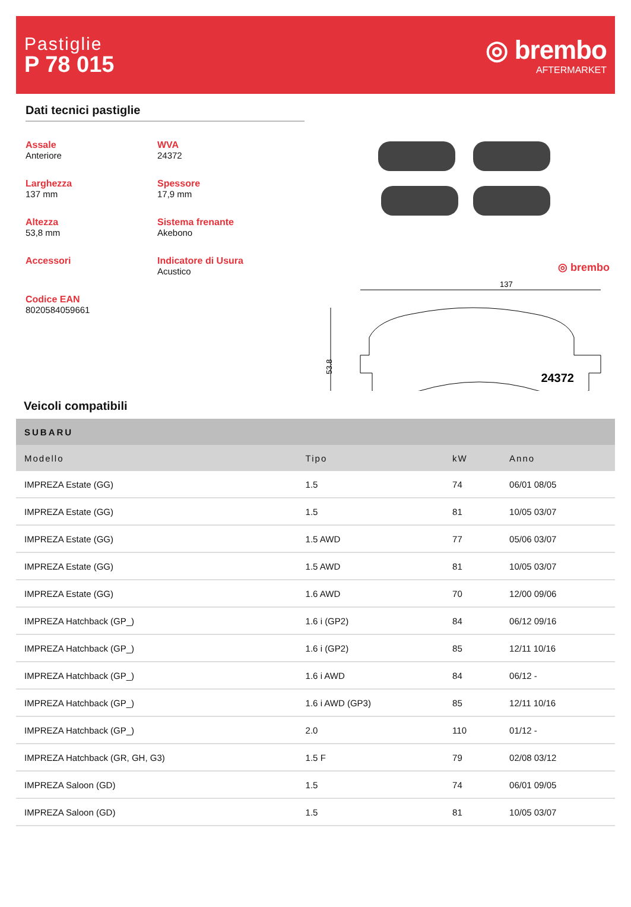Pastiglie
P 78 015
◎ brembo
AFTERMARKET
Dati tecnici pastiglie
Assale
Anteriore
WVA
24372
Larghezza
137 mm
Spessore
17,9 mm
Altezza
53,8 mm
Sistema frenante
Akebono
Accessori
Indicatore di Usura
Acustico
Codice EAN
8020584059661
◎ brembo
137
53.8
24372
Veicoli compatibili
| SUBARU | | | |
| --- | --- | --- | --- |
| Modello | Tipo | kW | Anno |
| IMPREZA Estate (GG) | 1.5 | 74 | 06/01 08/05 |
| IMPREZA Estate (GG) | 1.5 | 81 | 10/05 03/07 |
| IMPREZA Estate (GG) | 1.5 AWD | 77 | 05/06 03/07 |
| IMPREZA Estate (GG) | 1.5 AWD | 81 | 10/05 03/07 |
| IMPREZA Estate (GG) | 1.6 AWD | 70 | 12/00 09/06 |
| IMPREZA Hatchback (GP_) | 1.6 i (GP2) | 84 | 06/12 09/16 |
| IMPREZA Hatchback (GP_) | 1.6 i (GP2) | 85 | 12/11 10/16 |
| IMPREZA Hatchback (GP_) | 1.6 i AWD | 84 | 06/12 - |
| IMPREZA Hatchback (GP_) | 1.6 i AWD (GP3) | 85 | 12/11 10/16 |
| IMPREZA Hatchback (GP_) | 2.0 | 110 | 01/12 - |
| IMPREZA Hatchback (GR, GH, G3) | 1.5 F | 79 | 02/08 03/12 |
| IMPREZA Saloon (GD) | 1.5 | 74 | 06/01 09/05 |
| IMPREZA Saloon (GD) | 1.5 | 81 | 10/05 03/07 |